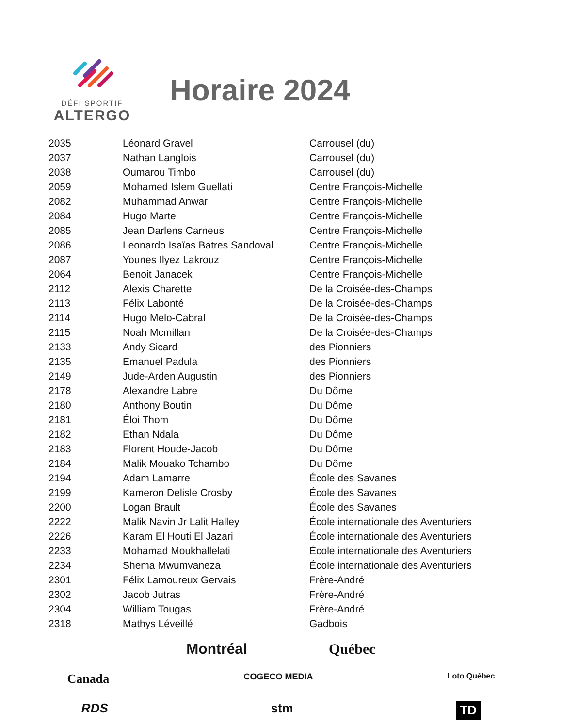DÉFI SPORTIF
ALTERGO
Horaire 2024
| 2035 | Léonard Gravel | Carrousel (du) |
| 2037 | Nathan Langlois | Carrousel (du) |
| 2038 | Oumarou Timbo | Carrousel (du) |
| 2059 | Mohamed Islem Guellati | Centre François-Michelle |
| 2082 | Muhammad Anwar | Centre François-Michelle |
| 2084 | Hugo Martel | Centre François-Michelle |
| 2085 | Jean Darlens Carneus | Centre François-Michelle |
| 2086 | Leonardo Isaïas Batres Sandoval | Centre François-Michelle |
| 2087 | Younes Ilyez Lakrouz | Centre François-Michelle |
| 2064 | Benoit Janacek | Centre François-Michelle |
| 2112 | Alexis Charette | De la Croisée-des-Champs |
| 2113 | Félix Labonté | De la Croisée-des-Champs |
| 2114 | Hugo Melo-Cabral | De la Croisée-des-Champs |
| 2115 | Noah Mcmillan | De la Croisée-des-Champs |
| 2133 | Andy Sicard | des Pionniers |
| 2135 | Emanuel Padula | des Pionniers |
| 2149 | Jude-Arden Augustin | des Pionniers |
| 2178 | Alexandre Labre | Du Dôme |
| 2180 | Anthony Boutin | Du Dôme |
| 2181 | Éloi Thom | Du Dôme |
| 2182 | Ethan Ndala | Du Dôme |
| 2183 | Florent Houde-Jacob | Du Dôme |
| 2184 | Malik Mouako Tchambo | Du Dôme |
| 2194 | Adam Lamarre | École des Savanes |
| 2199 | Kameron Delisle Crosby | École des Savanes |
| 2200 | Logan Brault | École des Savanes |
| 2222 | Malik Navin Jr Lalit Halley | École internationale des Aventuriers |
| 2226 | Karam El Houti El Jazari | École internationale des Aventuriers |
| 2233 | Mohamad Moukhallelati | École internationale des Aventuriers |
| 2234 | Shema Mwumvaneza | École internationale des Aventuriers |
| 2301 | Félix Lamoureux Gervais | Frère-André |
| 2302 | Jacob Jutras | Frère-André |
| 2304 | William Tougas | Frère-André |
| 2318 | Mathys Léveillé | Gadbois |
Montréal Québec
Canada COGECO MEDIA Loto Québec
RDS stm TD